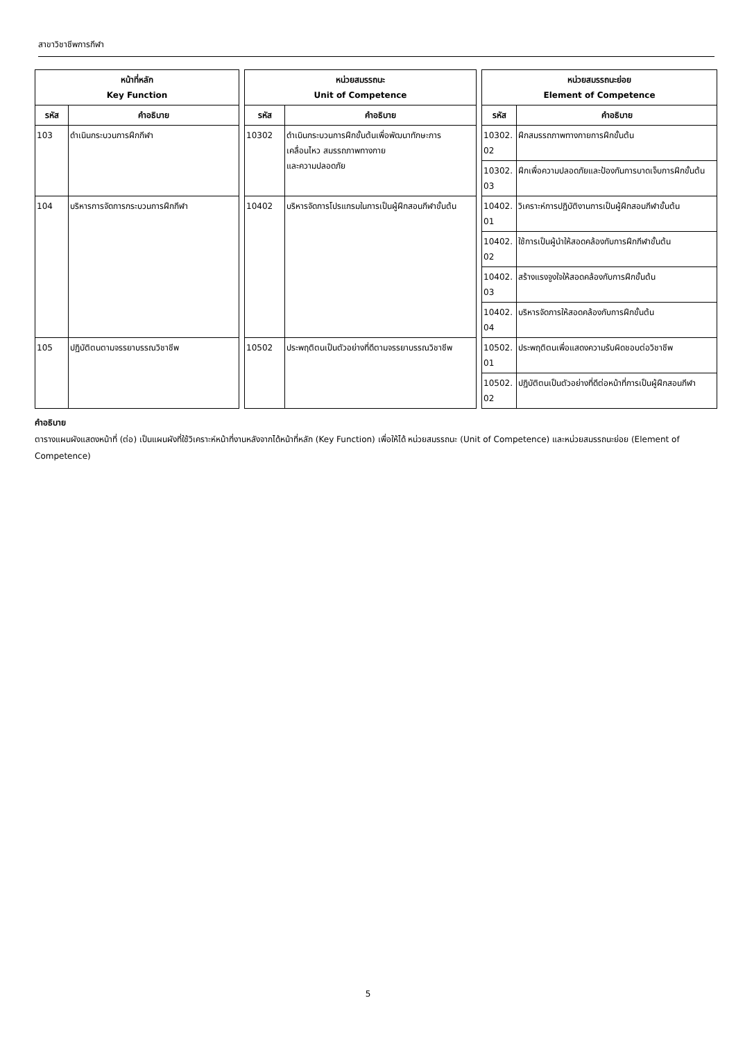สาขาวิชาชีพการกีฬา
| หน้าที่หลัก Key Function | | | หน่วยสมรรถนะ Unit of Competence | | | หน่วยสมรรถนะย่อย Element of Competence | |
| --- | --- | --- | --- | --- | --- | --- | --- |
| รหัส | คำอธิบาย | | รหัส | คำอธิบาย | | รหัส | คำอธิบาย |
| 103 | ดำเนินกระบวนการฝึกกีฬา | | 10302 | ดำเนินกระบวนการฝึกขั้นต้นเพื่อพัฒนาทักษะการเคลื่อนไหว สมรรถภาพทางกาย และความปลอดภัย | | 10302. 02 | ฝึกสมรรถภาพทางกายการฝึกขั้นต้น |
| | | | | | | 10302. 03 | ฝึกเพื่อความปลอดภัยและป้องกันการบาดเจ็บการฝึกขั้นต้น |
| 104 | บริหารการจัดการกระบวนการฝึกกีฬา | | 10402 | บริหารจัดการโปรแกรมในการเป็นผู้ฝึกสอนกีฬาขั้นต้น | | 10402. 01 | วิเคราะห์การปฏิบัติงานการเป็นผู้ฝึกสอนกีฬาขั้นต้น |
| | | | | | | 10402. 02 | ใช้การเป็นผู้นำให้สอดคล้องกับการฝึกกีฬาขั้นต้น |
| | | | | | | 10402. 03 | สร้างแรงจูงใจให้สอดคล้องกับการฝึกขั้นต้น |
| | | | | | | 10402. 04 | บริหารจัดการให้สอดคล้องกับการฝึกขั้นต้น |
| 105 | ปฏิบัติตนตามจรรยาบรรณวิชาชีพ | | 10502 | ประพฤติตนเป็นตัวอย่างที่ดีตามจรรยาบรรณวิชาชีพ | | 10502. 01 | ประพฤติตนเพื่อแสดงความรับผิดชอบต่อวิชาชีพ |
| | | | | | | 10502. 02 | ปฏิบัติตนเป็นตัวอย่างที่ดีต่อหน้าที่การเป็นผู้ฝึกสอนกีฬา |
คำอธิบาย
ตารางแผนผังแสดงหน้าที่ (ต่อ) เป็นแผนผังที่ใช้วิเคราะห์หน้าที่งานหลังจากได้หน้าที่หลัก (Key Function) เพื่อให้ได้ หน่วยสมรรถนะ (Unit of Competence) และหน่วยสมรรถนะย่อย (Element of Competence)
5